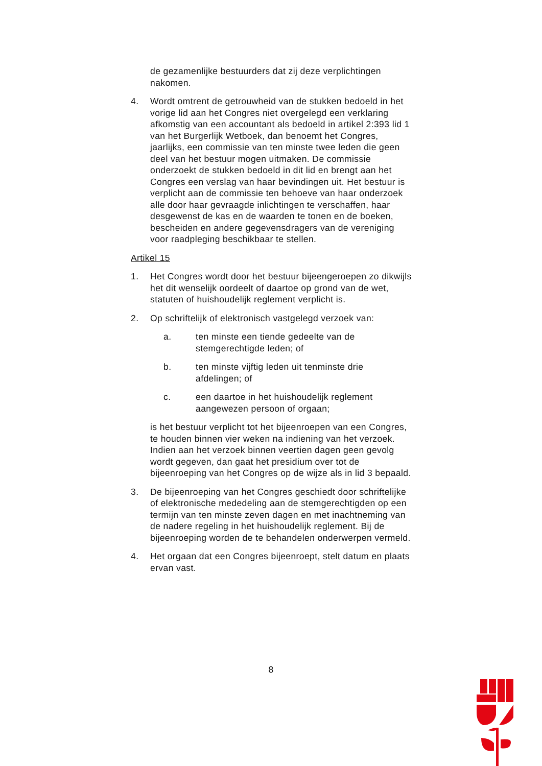de gezamenlijke bestuurders dat zij deze verplichtingen nakomen.
4. Wordt omtrent de getrouwheid van de stukken bedoeld in het vorige lid aan het Congres niet overgelegd een verklaring afkomstig van een accountant als bedoeld in artikel 2:393 lid 1 van het Burgerlijk Wetboek, dan benoemt het Congres, jaarlijks, een commissie van ten minste twee leden die geen deel van het bestuur mogen uitmaken. De commissie onderzoekt de stukken bedoeld in dit lid en brengt aan het Congres een verslag van haar bevindingen uit. Het bestuur is verplicht aan de commissie ten behoeve van haar onderzoek alle door haar gevraagde inlichtingen te verschaffen, haar desgewenst de kas en de waarden te tonen en de boeken, bescheiden en andere gegevensdragers van de vereniging voor raadpleging beschikbaar te stellen.
Artikel 15
1. Het Congres wordt door het bestuur bijeengeroepen zo dikwijls het dit wenselijk oordeelt of daartoe op grond van de wet, statuten of huishoudelijk reglement verplicht is.
2. Op schriftelijk of elektronisch vastgelegd verzoek van:
a. ten minste een tiende gedeelte van de stemgerechtigde leden; of
b. ten minste vijftig leden uit tenminste drie afdelingen; of
c. een daartoe in het huishoudelijk reglement aangewezen persoon of orgaan;
is het bestuur verplicht tot het bijeenroepen van een Congres, te houden binnen vier weken na indiening van het verzoek. Indien aan het verzoek binnen veertien dagen geen gevolg wordt gegeven, dan gaat het presidium over tot de bijeenroeping van het Congres op de wijze als in lid 3 bepaald.
3. De bijeenroeping van het Congres geschiedt door schriftelijke of elektronische mededeling aan de stemgerechtigden op een termijn van ten minste zeven dagen en met inachtneming van de nadere regeling in het huishoudelijk reglement. Bij de bijeenroeping worden de te behandelen onderwerpen vermeld.
4. Het orgaan dat een Congres bijeenroept, stelt datum en plaats ervan vast.
8